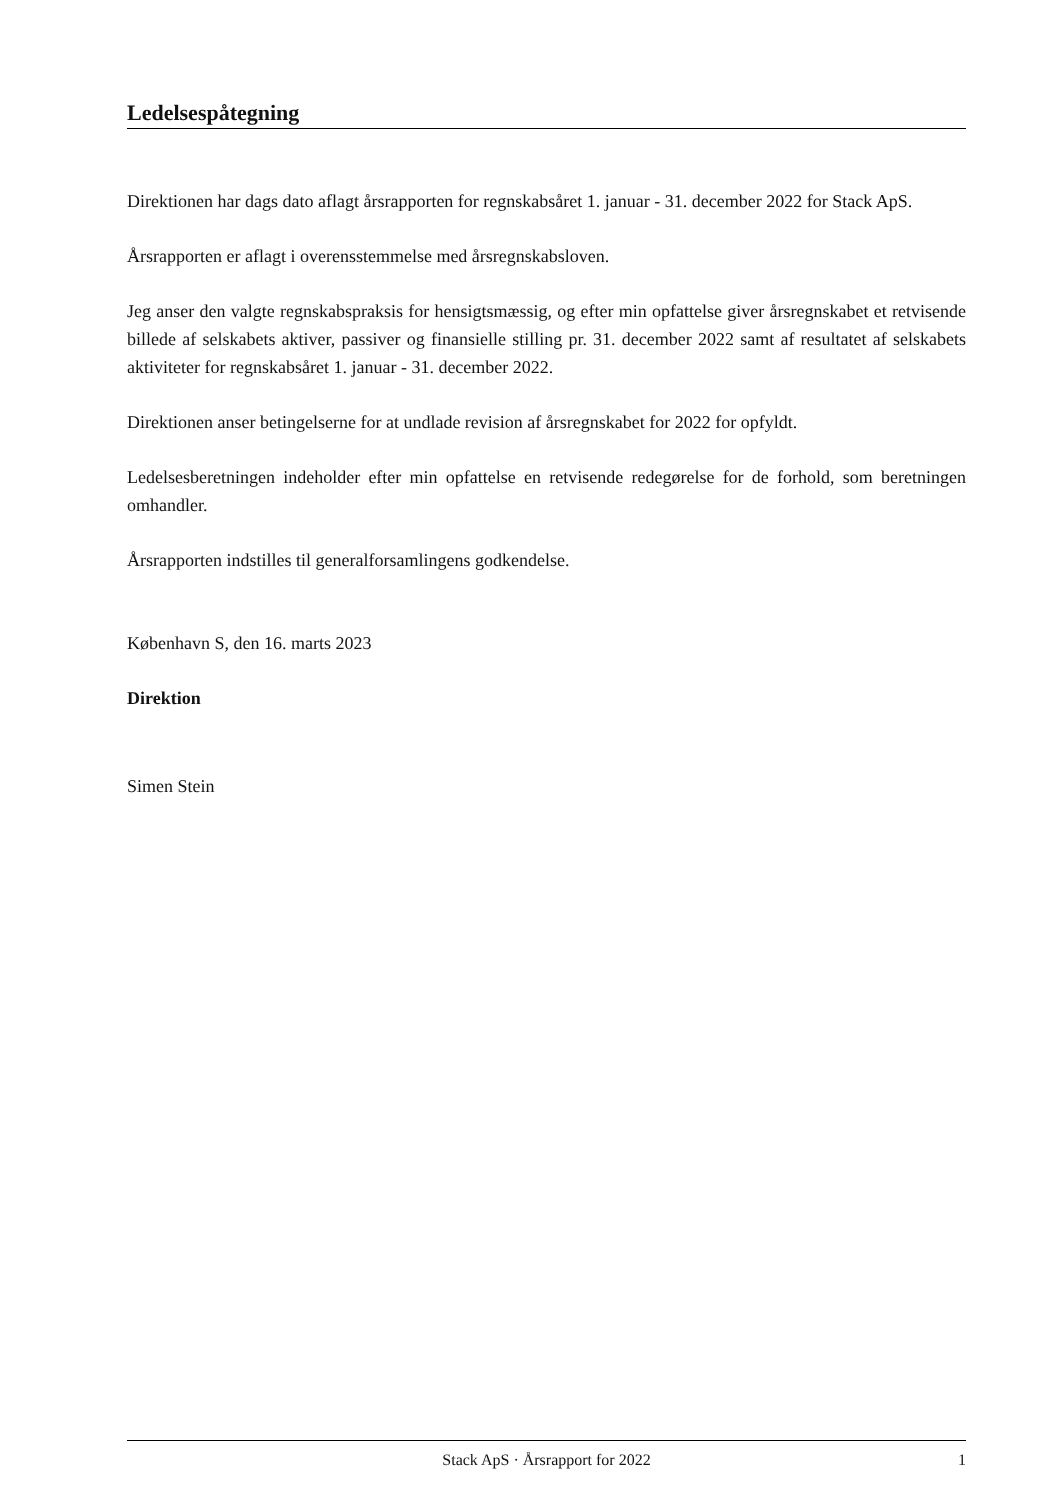Ledelsespåtegning
Direktionen har dags dato aflagt årsrapporten for regnskabsåret 1. januar - 31. december 2022 for Stack ApS.
Årsrapporten er aflagt i overensstemmelse med årsregnskabsloven.
Jeg anser den valgte regnskabspraksis for hensigtsmæssig, og efter min opfattelse giver årsregnskabet et retvisende billede af selskabets aktiver, passiver og finansielle stilling pr. 31. december 2022 samt af resultatet af selskabets aktiviteter for regnskabsåret 1. januar - 31. december 2022.
Direktionen anser betingelserne for at undlade revision af årsregnskabet for 2022 for opfyldt.
Ledelsesberetningen indeholder efter min opfattelse en retvisende redegørelse for de forhold, som beretningen omhandler.
Årsrapporten indstilles til generalforsamlingens godkendelse.
København S, den 16. marts 2023
Direktion
Simen Stein
Stack ApS · Årsrapport for 2022 1